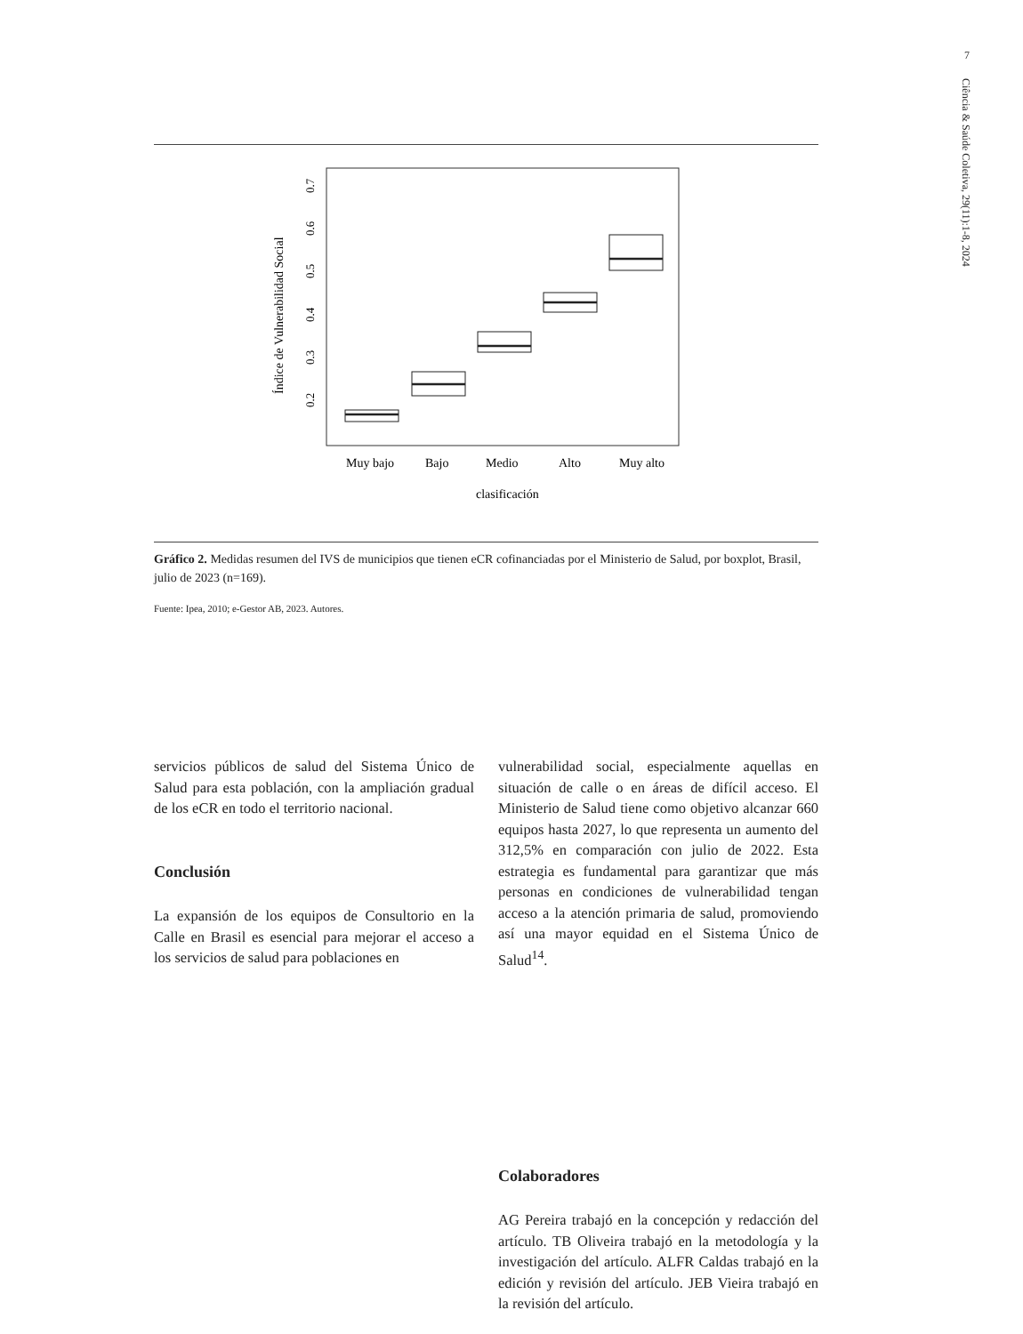7
Ciência & Saúde Coletiva, 29(11):1-8, 2024
Índice de Vulnerabilidad Social
0.2
0.3
0.4
0.5
0.6
0.7
Muy bajo
Bajo
Medio
Alto
Muy alto
clasificación
Gráfico 2. Medidas resumen del IVS de municipios que tienen eCR cofinanciadas por el Ministerio de Salud, por boxplot, Brasil, julio de 2023 (n=169).
Fuente: Ipea, 2010; e-Gestor AB, 2023. Autores.
servicios públicos de salud del Sistema Único de Salud para esta población, con la ampliación gradual de los eCR en todo el territorio nacional.
Conclusión
La expansión de los equipos de Consultorio en la Calle en Brasil es esencial para mejorar el acceso a los servicios de salud para poblaciones en
vulnerabilidad social, especialmente aquellas en situación de calle o en áreas de difícil acceso. El Ministerio de Salud tiene como objetivo alcanzar 660 equipos hasta 2027, lo que representa un aumento del 312,5% en comparación con julio de 2022. Esta estrategia es fundamental para garantizar que más personas en condiciones de vulnerabilidad tengan acceso a la atención primaria de salud, promoviendo así una mayor equidad en el Sistema Único de Salud<sup>14</sup>.
Colaboradores
AG Pereira trabajó en la concepción y redacción del artículo. TB Oliveira trabajó en la metodología y la investigación del artículo. ALFR Caldas trabajó en la edición y revisión del artículo. JEB Vieira trabajó en la revisión del artículo.